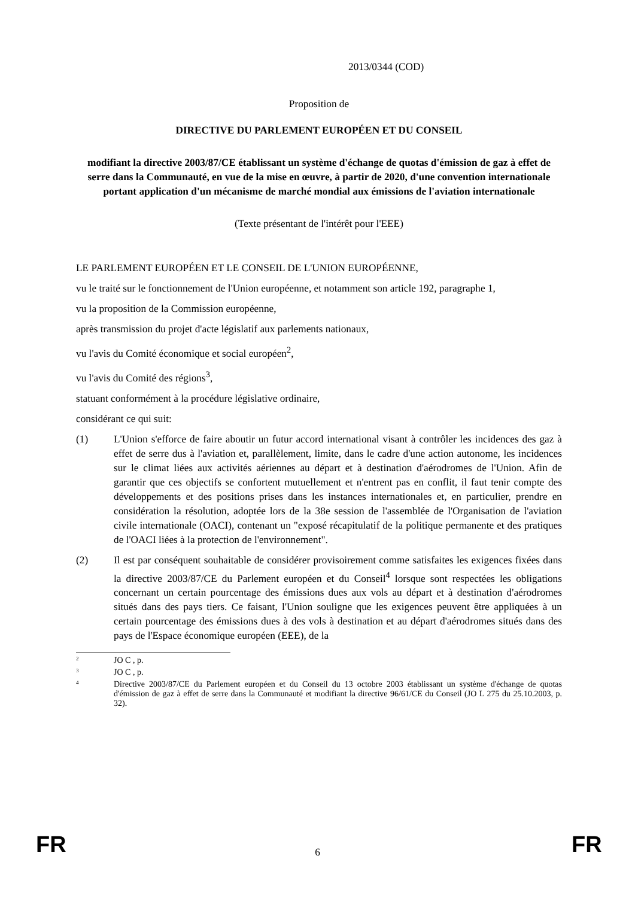2013/0344 (COD)
Proposition de
DIRECTIVE DU PARLEMENT EUROPÉEN ET DU CONSEIL
modifiant la directive 2003/87/CE établissant un système d'échange de quotas d'émission de gaz à effet de serre dans la Communauté, en vue de la mise en œuvre, à partir de 2020, d'une convention internationale portant application d'un mécanisme de marché mondial aux émissions de l'aviation internationale
(Texte présentant de l'intérêt pour l'EEE)
LE PARLEMENT EUROPÉEN ET LE CONSEIL DE L'UNION EUROPÉENNE,
vu le traité sur le fonctionnement de l'Union européenne, et notamment son article 192, paragraphe 1,
vu la proposition de la Commission européenne,
après transmission du projet d'acte législatif aux parlements nationaux,
vu l'avis du Comité économique et social européen<sup>2</sup>,
vu l'avis du Comité des régions<sup>3</sup>,
statuant conformément à la procédure législative ordinaire,
considérant ce qui suit:
(1) L'Union s'efforce de faire aboutir un futur accord international visant à contrôler les incidences des gaz à effet de serre dus à l'aviation et, parallèlement, limite, dans le cadre d'une action autonome, les incidences sur le climat liées aux activités aériennes au départ et à destination d'aérodromes de l'Union. Afin de garantir que ces objectifs se confortent mutuellement et n'entrent pas en conflit, il faut tenir compte des développements et des positions prises dans les instances internationales et, en particulier, prendre en considération la résolution, adoptée lors de la 38e session de l'assemblée de l'Organisation de l'aviation civile internationale (OACI), contenant un "exposé récapitulatif de la politique permanente et des pratiques de l'OACI liées à la protection de l'environnement".
(2) Il est par conséquent souhaitable de considérer provisoirement comme satisfaites les exigences fixées dans la directive 2003/87/CE du Parlement européen et du Conseil<sup>4</sup> lorsque sont respectées les obligations concernant un certain pourcentage des émissions dues aux vols au départ et à destination d'aérodromes situés dans des pays tiers. Ce faisant, l'Union souligne que les exigences peuvent être appliquées à un certain pourcentage des émissions dues à des vols à destination et au départ d'aérodromes situés dans des pays de l'Espace économique européen (EEE), de la
2
JO C , p.
3
JO C , p.
4
Directive 2003/87/CE du Parlement européen et du Conseil du 13 octobre 2003 établissant un système d'échange de quotas d'émission de gaz à effet de serre dans la Communauté et modifiant la directive 96/61/CE du Conseil (JO L 275 du 25.10.2003, p. 32).
FR
6 FR